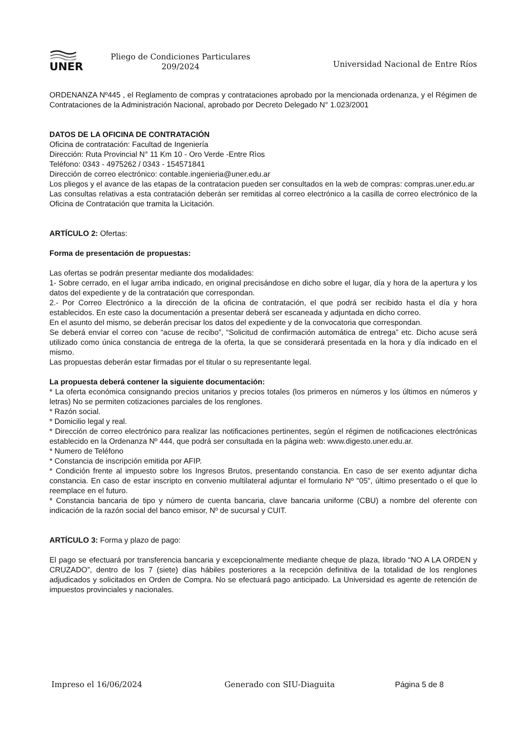UNER
Pliego de Condiciones Particulares
209/2024
Universidad Nacional de Entre Ríos
ORDENANZA Nº445 , el Reglamento de compras y contrataciones aprobado por la mencionada ordenanza, y el Régimen de Contrataciones de la Administración Nacional, aprobado por Decreto Delegado N° 1.023/2001
DATOS DE LA OFICINA DE CONTRATACIÓN
Oficina de contratación: Facultad de Ingeniería
Dirección: Ruta Provincial N° 11 Km 10 - Oro Verde -Entre Rìos
Teléfono: 0343 - 4975262 / 0343 - 154571841
Dirección de correo electrónico: contable.ingenieria@uner.edu.ar
Los pliegos y el avance de las etapas de la contratacion pueden ser consultados en la web de compras: compras.uner.edu.ar
Las consultas relativas a esta contratación deberán ser remitidas al correo electrónico a la casilla de correo electrónico de la Oficina de Contratación que tramita la Licitación.
ARTÍCULO 2: Ofertas:
Forma de presentación de propuestas:
Las ofertas se podrán presentar mediante dos modalidades:
1- Sobre cerrado, en el lugar arriba indicado, en original precisándose en dicho sobre el lugar, día y hora de la apertura y los datos del expediente y de la contratación que correspondan.
2.- Por Correo Electrónico a la dirección de la oficina de contratación, el que podrá ser recibido hasta el día y hora establecidos. En este caso la documentación a presentar deberá ser escaneada y adjuntada en dicho correo.
En el asunto del mismo, se deberán precisar los datos del expediente y de la convocatoria que correspondan.
Se deberá enviar el correo con “acuse de recibo”, “Solicitud de confirmación automática de entrega” etc. Dicho acuse será utilizado como única constancia de entrega de la oferta, la que se considerará presentada en la hora y día indicado en el mismo.
Las propuestas deberán estar firmadas por el titular o su representante legal.
La propuesta deberá contener la siguiente documentación:
* La oferta económica consignando precios unitarios y precios totales (los primeros en números y los últimos en números y letras) No se permiten cotizaciones parciales de los renglones.
* Razón social.
* Domicilio legal y real.
* Dirección de correo electrónico para realizar las notificaciones pertinentes, según el régimen de notificaciones electrónicas establecido en la Ordenanza Nº 444, que podrá ser consultada en la página web: www.digesto.uner.edu.ar.
* Numero de Teléfono
* Constancia de inscripción emitida por AFIP.
* Condición frente al impuesto sobre los Ingresos Brutos, presentando constancia. En caso de ser exento adjuntar dicha constancia. En caso de estar inscripto en convenio multilateral adjuntar el formulario Nº "05", último presentado o el que lo reemplace en el futuro.
* Constancia bancaria de tipo y número de cuenta bancaria, clave bancaria uniforme (CBU) a nombre del oferente con indicación de la razón social del banco emisor, Nº de sucursal y CUIT.
ARTÍCULO 3: Forma y plazo de pago:
El pago se efectuará por transferencia bancaria y excepcionalmente mediante cheque de plaza, librado “NO A LA ORDEN y CRUZADO”, dentro de los 7 (siete) días hábiles posteriores a la recepción definitiva de la totalidad de los renglones adjudicados y solicitados en Orden de Compra. No se efectuará pago anticipado. La Universidad es agente de retención de impuestos provinciales y nacionales.
Impreso el 16/06/2024 Generado con SIU-Diaguita Página 5 de 8